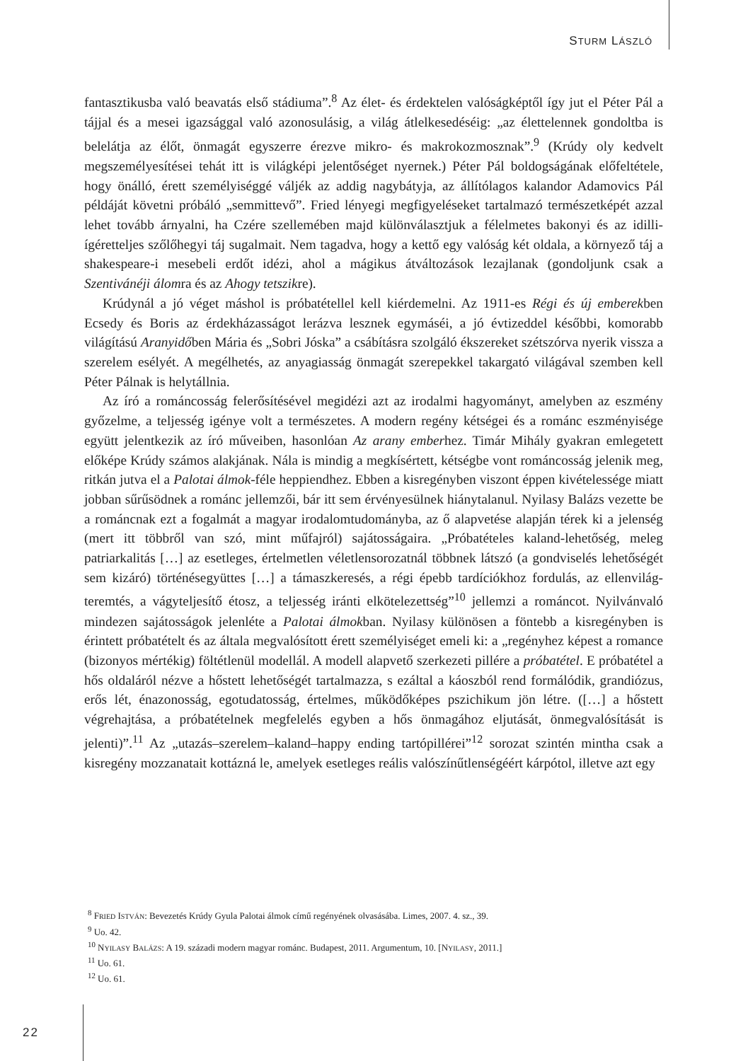STURM LÁSZLÓ
fantasztikusba való beavatás első stádiuma”.<sup>8</sup> Az élet- és érdektelen valóságképtől így jut el Péter Pál a tájjal és a mesei igazsággal való azonosulásig, a világ átlelkesedéséig: „az élettelennek gondoltba is belelátja az élőt, önmagát egyszerre érezve mikro- és makrokozmosznak”.<sup>9</sup> (Krúdy oly kedvelt megszemélyesítései tehát itt is világképi jelentőséget nyernek.) Péter Pál boldogságának előfeltétele, hogy önálló, érett személyiséggé váljék az addig nagybátyja, az állítólagos kalandor Adamovics Pál példáját követni próbáló „semmittevő”. Fried lényegi megfigyeléseket tartalmazó természetképét azzal lehet tovább árnyalni, ha Czére szellemében majd különválasztjuk a félelmetes bakonyi és az idilli-ígéretteljes szőlőhegyi táj sugalmait. Nem tagadva, hogy a kettő egy valóság két oldala, a környező táj a shakespeare-i mesebeli erdőt idézi, ahol a mágikus átváltozások lezajlanak (gondoljunk csak a Szentivánéji álomra és az Ahogy tetszikre).
Krúdynál a jó véget máshol is próbatétellel kell kiérdemelni. Az 1911-es Régi és új emberekben Ecsedy és Boris az érdekházasságot lerázva lesznek egymáséi, a jó évtizeddel későbbi, komorabb világítású Aranyidőben Mária és „Sobri Jóska” a csábításra szolgáló ékszereket szétszórva nyerik vissza a szerelem esélyét. A megélhetés, az anyagiasság önmagát szerepekkel takargató világával szemben kell Péter Pálnak is helytállnia.
Az író a románcosság felerősítésével megidézi azt az irodalmi hagyományt, amelyben az eszmény győzelme, a teljesség igénye volt a természetes. A modern regény kétségei és a románc eszményisége együtt jelentkezik az író műveiben, hasonlóan Az arany emberhez. Timár Mihály gyakran emlegetett előképe Krúdy számos alakjának. Nála is mindig a megkísértett, kétségbe vont románcosság jelenik meg, ritkán jutva el a Palotai álmok-féle heppiendhez. Ebben a kisregényben viszont éppen kivételessége miatt jobban sűrűsödnek a románc jellemzői, bár itt sem érvényesülnek hiánytalanul. Nyilasy Balázs vezette be a románcnak ezt a fogalmát a magyar irodalomtudományba, az ő alapvetése alapján térek ki a jelenség (mert itt többről van szó, mint műfajról) sajátosságaira. „Próbatételes kaland-lehetőség, meleg patriarkalitás […] az esetleges, értelmetlen véletlensorozatnál többnek látszó (a gondviselés lehetőségét sem kizáró) történésegyüttes […] a támaszkeresés, a régi épebb tardíciókhoz fordulás, az ellenvilág-teremtés, a vágyteljesítő étosz, a teljesség iránti elkötelezettség”<sup>10</sup> jellemzi a románcot. Nyilvánvaló mindezen sajátosságok jelenléte a Palotai álmokban. Nyilasy különösen a föntebb a kisregényben is érintett próbatételt és az általa megvalósított érett személyiséget emeli ki: a „regényhez képest a romance (bizonyos mértékig) föltétlenül modellál. A modell alapvető szerkezeti pillére a próbatétel. E próbatétel a hős oldaláról nézve a hőstett lehetőségét tartalmazza, s ezáltal a káoszból rend formálódik, grandiózus, erős lét, énazonosság, egotudatosság, értelmes, működőképes pszichikum jön létre. ([…] a hőstett végrehajtása, a próbatételnek megfelelés egyben a hős önmagához eljutását, önmegvalósítását is jelenti)”.<sup>11</sup> Az „utazás–szerelem–kaland–happy ending tartópillérei”<sup>12</sup> sorozat szintén mintha csak a kisregény mozzanatait kottázná le, amelyek esetleges reális valószínűtlenségéért kárpótol, illetve azt egy
<sup>8</sup> FRIED ISTVÁN: Bevezetés Krúdy Gyula Palotai álmok című regényének olvasásába. Limes, 2007. 4. sz., 39.
<sup>9</sup> Uo. 42.
<sup>10</sup> NYILASY BALÁZS: A 19. századi modern magyar románc. Budapest, 2011. Argumentum, 10. [NYILASY, 2011.]
<sup>11</sup> Uo. 61.
<sup>12</sup> Uo. 61.
22